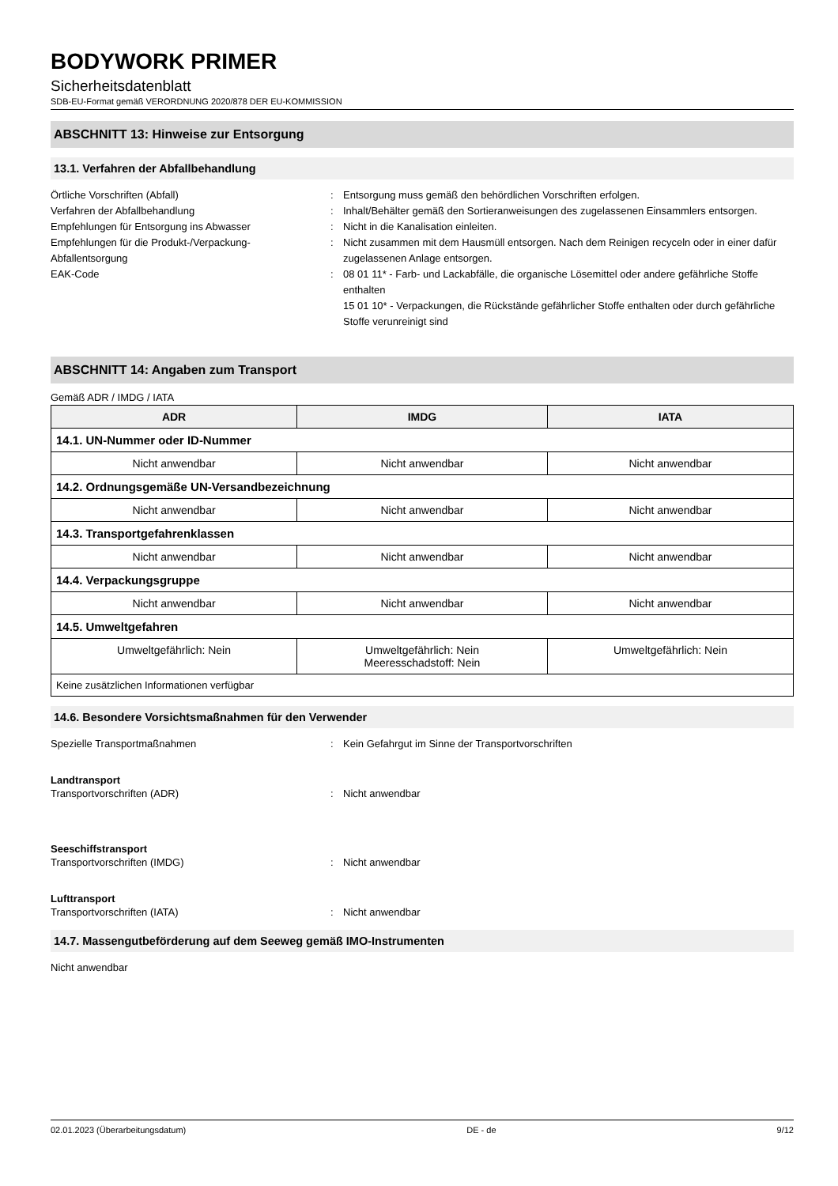BODYWORK PRIMER
Sicherheitsdatenblatt
SDB-EU-Format gemäß VERORDNUNG 2020/878 DER EU-KOMMISSION
ABSCHNITT 13: Hinweise zur Entsorgung
13.1. Verfahren der Abfallbehandlung
Örtliche Vorschriften (Abfall) : Entsorgung muss gemäß den behördlichen Vorschriften erfolgen.
Verfahren der Abfallbehandlung : Inhalt/Behälter gemäß den Sortieranweisungen des zugelassenen Einsammlers entsorgen.
Empfehlungen für Entsorgung ins Abwasser : Nicht in die Kanalisation einleiten.
Empfehlungen für die Produkt-/Verpackung-Abfallentsorgung
: Nicht zusammen mit dem Hausmüll entsorgen. Nach dem Reinigen recyceln oder in einer dafür zugelassenen Anlage entsorgen.
EAK-Code : 08 01 11* - Farb- und Lackabfälle, die organische Lösemittel oder andere gefährliche Stoffe enthalten
15 01 10* - Verpackungen, die Rückstände gefährlicher Stoffe enthalten oder durch gefährliche Stoffe verunreinigt sind
ABSCHNITT 14: Angaben zum Transport
Gemäß ADR / IMDG / IATA
| ADR | IMDG | IATA |
| --- | --- | --- |
| 14.1. UN-Nummer oder ID-Nummer | | |
| Nicht anwendbar | Nicht anwendbar | Nicht anwendbar |
| 14.2. Ordnungsgemäße UN-Versandbezeichnung | | |
| Nicht anwendbar | Nicht anwendbar | Nicht anwendbar |
| 14.3. Transportgefahrenklassen | | |
| Nicht anwendbar | Nicht anwendbar | Nicht anwendbar |
| 14.4. Verpackungsgruppe | | |
| Nicht anwendbar | Nicht anwendbar | Nicht anwendbar |
| 14.5. Umweltgefahren | | |
| Umweltgefährlich: Nein | Umweltgefährlich: Nein Meeresschadstoff: Nein | Umweltgefährlich: Nein |
| Keine zusätzlichen Informationen verfügbar | | |
14.6. Besondere Vorsichtsmaßnahmen für den Verwender
Spezielle Transportmaßnahmen : Kein Gefahrgut im Sinne der Transportvorschriften
Landtransport
Transportvorschriften (ADR) : Nicht anwendbar
Seeschiffstransport
Transportvorschriften (IMDG) : Nicht anwendbar
Lufttransport
Transportvorschriften (IATA) : Nicht anwendbar
14.7. Massengutbeförderung auf dem Seeweg gemäß IMO-Instrumenten
Nicht anwendbar
02.01.2023 (Überarbeitungsdatum) DE - de 9/12